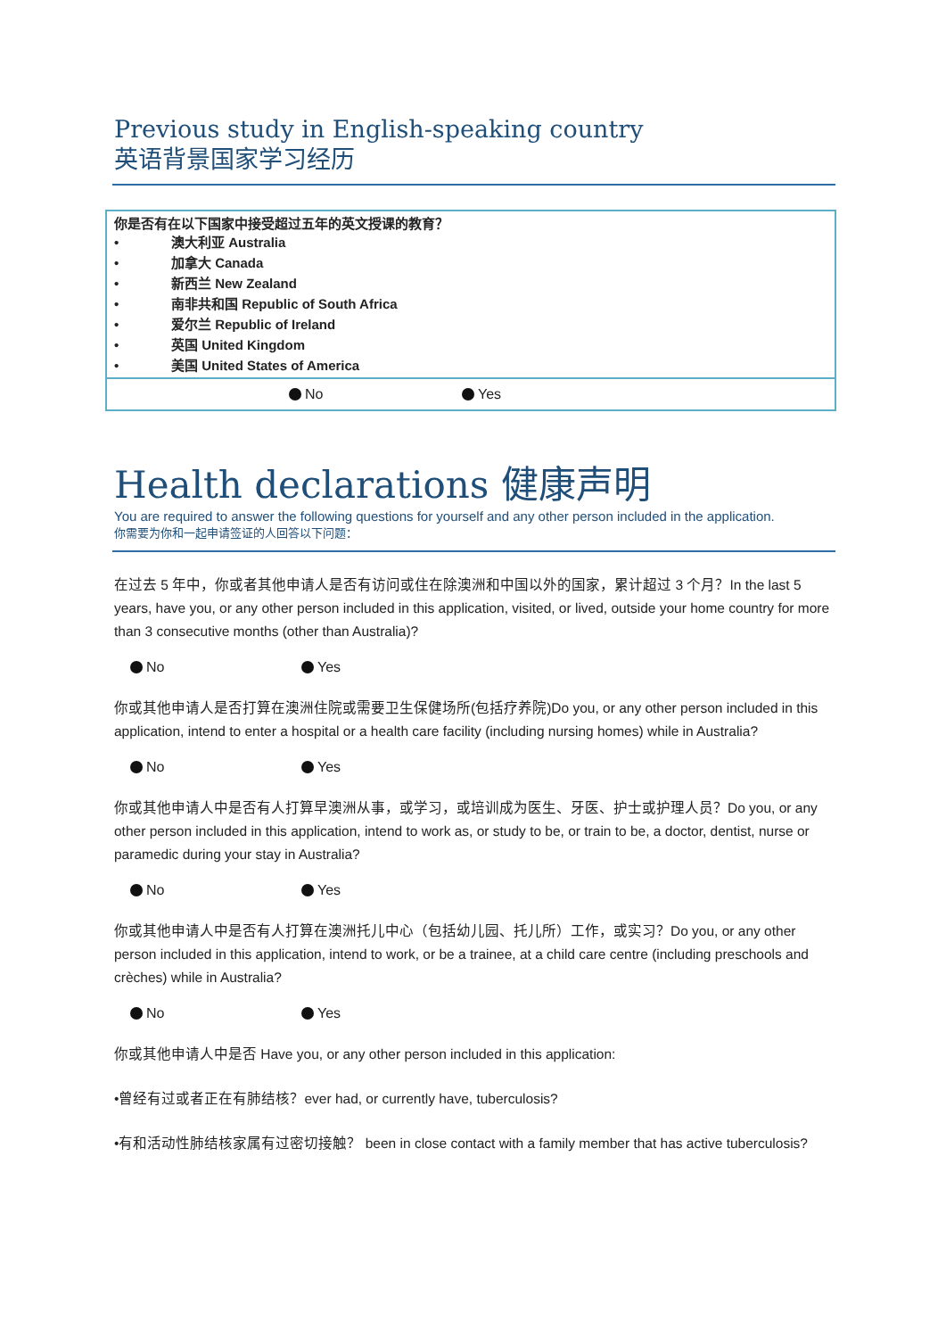Previous study in English-speaking country
英语背景国家学习经历
| 你是否有在以下国家中接受超过五年的英文授课的教育？ • 澳大利亚 Australia • 加拿大 Canada • 新西兰 New Zealand • 南非共和国 Republic of South Africa • 爱尔兰 Republic of Ireland • 英国 United Kingdom • 美国 United States of America |
| No Yes |
Health declarations 健康声明
You are required to answer the following questions for yourself and any other person included in the application.
你需要为你和一起申请签证的人回答以下问题：
在过去 5 年中，你或者其他申请人是否有访问或住在除澳洲和中国以外的国家，累计超过 3 个月？In the last 5 years, have you, or any other person included in this application, visited, or lived, outside your home country for more than 3 consecutive months (other than Australia)?
No Yes
你或其他申请人是否打算在澳洲住院或需要卫生保健场所(包括疗养院)Do you, or any other person included in this application, intend to enter a hospital or a health care facility (including nursing homes) while in Australia?
No Yes
你或其他申请人中是否有人打算早澳洲从事，或学习，或培训成为医生、牙医、护士或护理人员？Do you, or any other person included in this application, intend to work as, or study to be, or train to be, a doctor, dentist, nurse or paramedic during your stay in Australia?
No Yes
你或其他申请人中是否有人打算在澳洲托儿中心（包括幼儿园、托儿所）工作，或实习？Do you, or any other person included in this application, intend to work, or be a trainee, at a child care centre (including preschools and crèches) while in Australia?
No Yes
你或其他申请人中是否 Have you, or any other person included in this application:
•曾经有过或者正在有肺结核？ever had, or currently have, tuberculosis?
•有和活动性肺结核家属有过密切接触？ been in close contact with a family member that has active tuberculosis?